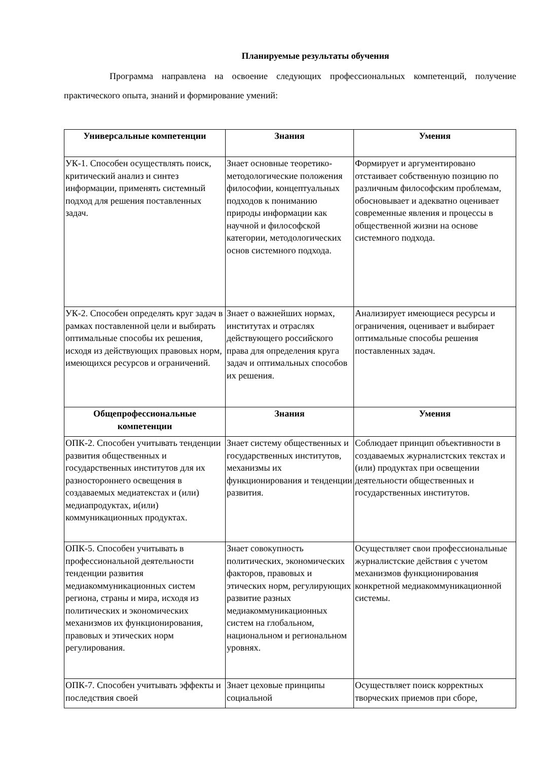Планируемые результаты обучения
Программа направлена на освоение следующих профессиональных компетенций, получение практического опыта, знаний и формирование умений:
| Универсальные компетенции | Знания | Умения |
| --- | --- | --- |
| УК-1. Способен осуществлять поиск, критический анализ и синтез информации, применять системный подход для решения поставленных задач. | Знает основные теоретико-методологические положения философии, концептуальных подходов к пониманию природы информации как научной и философской категории, методологических основ системного подхода. | Формирует и аргументировано отстаивает собственную позицию по различным философским проблемам, обосновывает и адекватно оценивает современные явления и процессы в общественной жизни на основе системного подхода. |
| УК-2. Способен определять круг задач в рамках поставленной цели и выбирать оптимальные способы их решения, исходя из действующих правовых норм, имеющихся ресурсов и ограничений. | Знает о важнейших нормах, институтах и отраслях действующего российского права для определения круга задач и оптимальных способов их решения. | Анализирует имеющиеся ресурсы и ограничения, оценивает и выбирает оптимальные способы решения поставленных задач. |
| Общепрофессиональные компетенции | Знания | Умения |
| ОПК-2. Способен учитывать тенденции развития общественных и государственных институтов для их разностороннего освещения в создаваемых медиатекстах и (или) медиапродуктах, и(или) коммуникационных продуктах. | Знает систему общественных и государственных институтов, механизмы их функционирования и тенденции развития. | Соблюдает принцип объективности в создаваемых журналистских текстах и (или) продуктах при освещении деятельности общественных и государственных институтов. |
| ОПК-5. Способен учитывать в профессиональной деятельности тенденции развития медиакоммуникационных систем региона, страны и мира, исходя из политических и экономических механизмов их функционирования, правовых и этических норм регулирования. | Знает совокупность политических, экономических факторов, правовых и этических норм, регулирующих развитие разных медиакоммуникационных систем на глобальном, национальном и региональном уровнях. | Осуществляет свои профессиональные журналистские действия с учетом механизмов функционирования конкретной медиакоммуникационной системы. |
| ОПК-7. Способен учитывать эффекты и последствия своей | Знает цеховые принципы социальной | Осуществляет поиск корректных творческих приемов при сборе, |